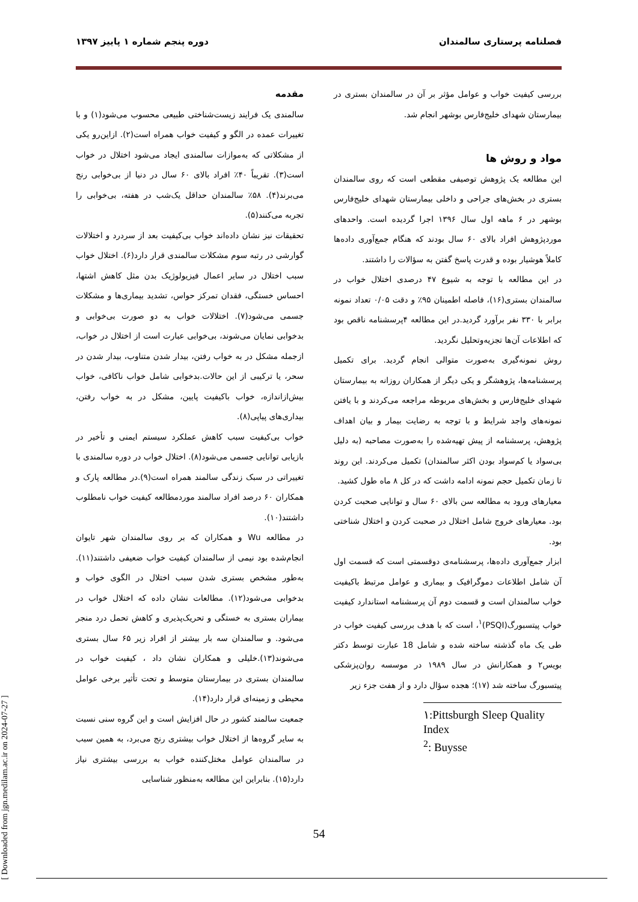فصلنامه پرستاری سالمندان دوره پنجم شماره ۱ پاییز ۱۳۹۷
مقدمه
سالمندی یک فرایند زیست‌شناختی طبیعی محسوب می‌شود(۱) و با تغییرات عمده در الگو و کیفیت خواب همراه است(۲). ازاین‌رو یکی از مشکلاتی که به‌موازات سالمندی ایجاد می‌شود اختلال در خواب است(۳). تقریباً ۴۰٪ افراد بالای ۶۰ سال در دنیا از بی‌خوابی رنج می‌برند(۴). ۵۸٪ سالمندان حداقل یک‌شب در هفته، بی‌خوابی را تجربه می‌کنند(۵).
تحقیقات نیز نشان داده‌اند خواب بی‌کیفیت بعد از سردرد و اختلالات گوارشی در رتبه سوم مشکلات سالمندی قرار دارد(۶). اختلال خواب سبب اختلال در سایر اعمال فیزیولوژیک بدن مثل کاهش اشتها، احساس خستگی، فقدان تمرکز حواس، تشدید بیماری‌ها و مشکلات جسمی می‌شود(۷). اختلالات خواب به دو صورت بی‌خوابی و بدخوابی نمایان می‌شوند، بی‌خوابی عبارت است از اختلال در خواب، ازجمله مشکل در به خواب رفتن، بیدار شدن متناوب، بیدار شدن در سحر، یا ترکیبی از این حالات.بدخوابی شامل خواب ناکافی، خواب بیش‌ازاندازه، خواب باکیفیت پایین، مشکل در به خواب رفتن، بیداری‌های پیاپی(۸).
خواب بی‌کیفیت سبب کاهش عملکرد سیستم ایمنی و تأخیر در بازیابی توانایی جسمی می‌شود(۸). اختلال خواب در دوره سالمندی با تغییراتی در سبک زندگی سالمند همراه است(۹).در مطالعه پارک و همکاران ۶۰ درصد افراد سالمند موردمطالعه کیفیت خواب نامطلوب داشتند(۱۰).
در مطالعه Wu و همکاران که بر روی سالمندان شهر تایوان انجام‌شده بود نیمی از سالمندان کیفیت خواب ضعیفی داشتند(۱۱). به‌طور مشخص بستری شدن سبب اختلال در الگوی خواب و بدخوابی می‌شود(۱۲). مطالعات نشان داده که اختلال خواب در بیماران بستری به خستگی و تحریک‌پذیری و کاهش تحمل درد منجر می‌شود. و سالمندان سه بار بیشتر از افراد زیر ۶۵ سال بستری می‌شوند(۱۳).خلیلی و همکاران نشان داد ، کیفیت خواب در سالمندان بستری در بیمارستان متوسط و تحت تأثیر برخی عوامل محیطی و زمینه‌ای قرار دارد(۱۴).
جمعیت سالمند کشور در حال افزایش است و این گروه سنی نسبت به سایر گروه‌ها از اختلال خواب بیشتری رنج می‌برد، به همین سبب در سالمندان عوامل مختل‌کننده خواب به بررسی بیشتری نیاز دارد(۱۵). بنابراین این مطالعه به‌منظور شناسایی
بررسی کیفیت خواب و عوامل مؤثر بر آن در سالمندان بستری در بیمارستان شهدای خلیج‌فارس بوشهر انجام شد.
مواد و روش ها
این مطالعه یک پژوهش توصیفی مقطعی است که روی سالمندان بستری در بخش‌های جراحی و داخلی بیمارستان شهدای خلیج‌فارس بوشهر در ۶ ماهه اول سال ۱۳۹۶ اجرا گردیده است. واحدهای موردپژوهش افراد بالای ۶۰ سال بودند که هنگام جمع‌آوری داده‌ها کاملاً هوشیار بوده و قدرت پاسخ گفتن به سؤالات را داشتند.
در این مطالعه با توجه به شیوع ۴۷ درصدی اختلال خواب در سالمندان بستری(۱۶)، فاصله اطمینان ۹۵٪ و دقت ۰/۰۵ تعداد نمونه برابر با ۳۳۰ نفر برآورد گردید.در این مطالعه ۴پرسشنامه ناقص بود که اطلاعات آن‌ها تجزیه‌وتحلیل نگردید.
روش نمونه‌گیری به‌صورت متوالی انجام گردید. برای تکمیل پرسشنامه‌ها، پژوهشگر و یکی دیگر از همکاران روزانه به بیمارستان شهدای خلیج‌فارس و بخش‌های مربوطه مراجعه می‌کردند و با یافتن نمونه‌های واجد شرایط و با توجه به رضایت بیمار و بیان اهداف پژوهش، پرسشنامه از پیش تهیه‌شده را به‌صورت مصاحبه (به دلیل بی‌سواد یا کم‌سواد بودن اکثر سالمندان) تکمیل می‌کردند. این روند تا زمان تکمیل حجم نمونه ادامه داشت که در کل ۸ ماه طول کشید.
معیارهای ورود به مطالعه سن بالای ۶۰ سال و توانایی صحبت کردن بود. معیارهای خروج شامل اختلال در صحبت کردن و اختلال شناختی بود.
ابزار جمع‌آوری داده‌ها، پرسشنامه‌ی دوقسمتی است که قسمت اول آن شامل اطلاعات دموگرافیک و بیماری و عوامل مرتبط باکیفیت خواب سالمندان است و قسمت دوم آن پرسشنامه استاندارد کیفیت خواب پیتسبورگ(PSQI)<sup>۱</sup>، است که با هدف بررسی کیفیت خواب در طی یک ماه گذشته ساخته شده و شامل 18 عبارت توسط دکتر بویس۲ و همکارانش در سال ۱۹۸۹ در موسسه روان‌پزشکی پیتسبورگ ساخته شد (۱۷)؛ هجده سؤال دارد و از هفت جزء زیر
۱:Pittsburgh Sleep Quality Index
<sup>2</sup>: Buysse
54
[ Downloaded from jgn.medilam.ac.ir on 2024-07-27 ]